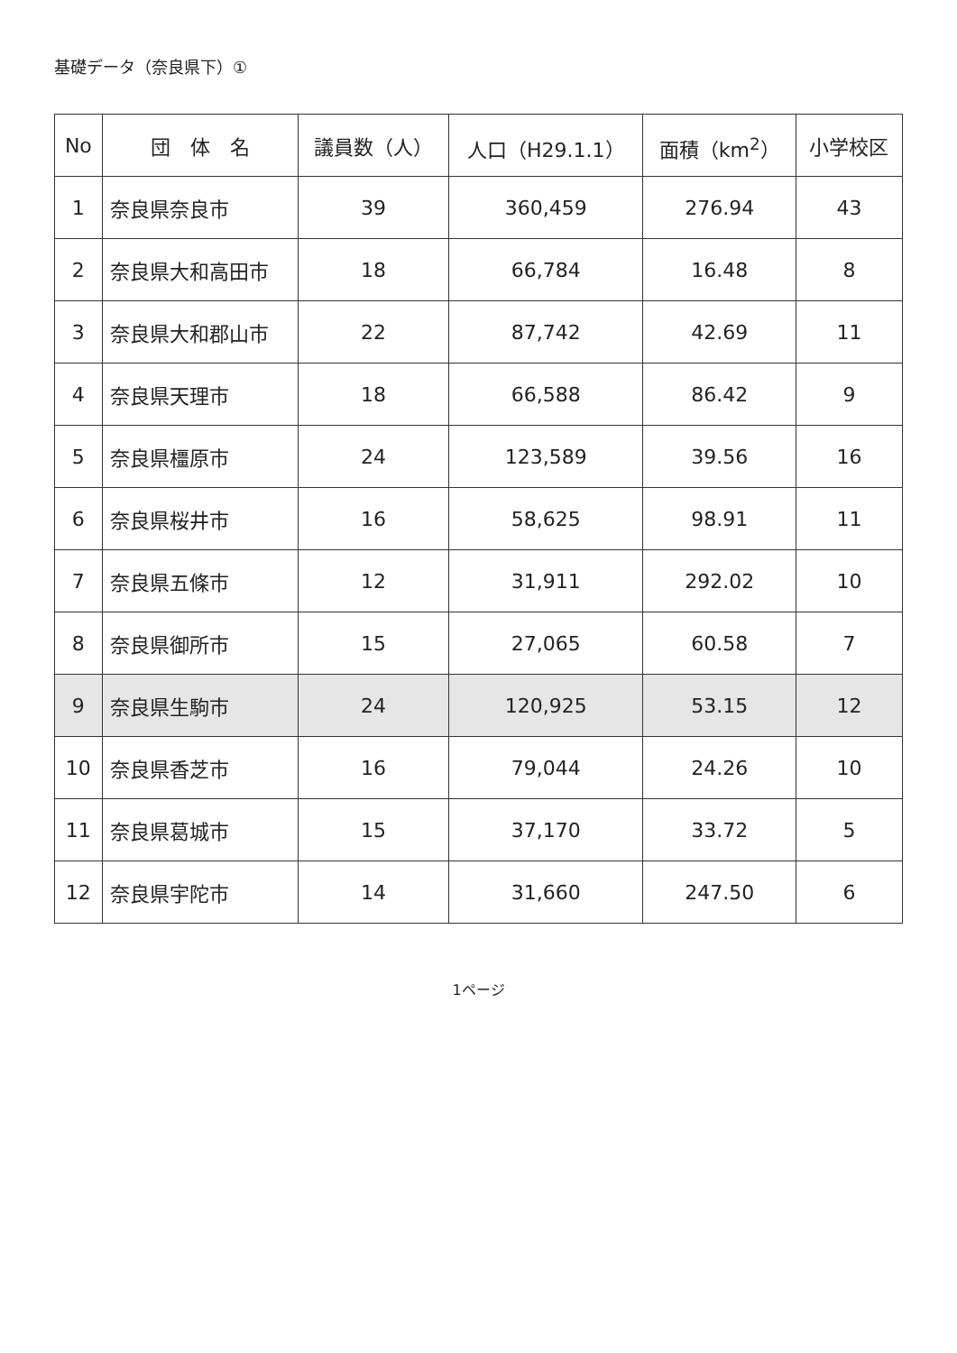基礎データ（奈良県下）①
| No | 団 体 名 | 議員数（人） | 人口（H29.1.1） | 面積（km<sup>2</sup>） | 小学校区 |
| --- | --- | --- | --- | --- | --- |
| 1 | 奈良県奈良市 | 39 | 360,459 | 276.94 | 43 |
| 2 | 奈良県大和高田市 | 18 | 66,784 | 16.48 | 8 |
| 3 | 奈良県大和郡山市 | 22 | 87,742 | 42.69 | 11 |
| 4 | 奈良県天理市 | 18 | 66,588 | 86.42 | 9 |
| 5 | 奈良県橿原市 | 24 | 123,589 | 39.56 | 16 |
| 6 | 奈良県桜井市 | 16 | 58,625 | 98.91 | 11 |
| 7 | 奈良県五條市 | 12 | 31,911 | 292.02 | 10 |
| 8 | 奈良県御所市 | 15 | 27,065 | 60.58 | 7 |
| 9 | 奈良県生駒市 | 24 | 120,925 | 53.15 | 12 |
| 10 | 奈良県香芝市 | 16 | 79,044 | 24.26 | 10 |
| 11 | 奈良県葛城市 | 15 | 37,170 | 33.72 | 5 |
| 12 | 奈良県宇陀市 | 14 | 31,660 | 247.50 | 6 |
1ページ